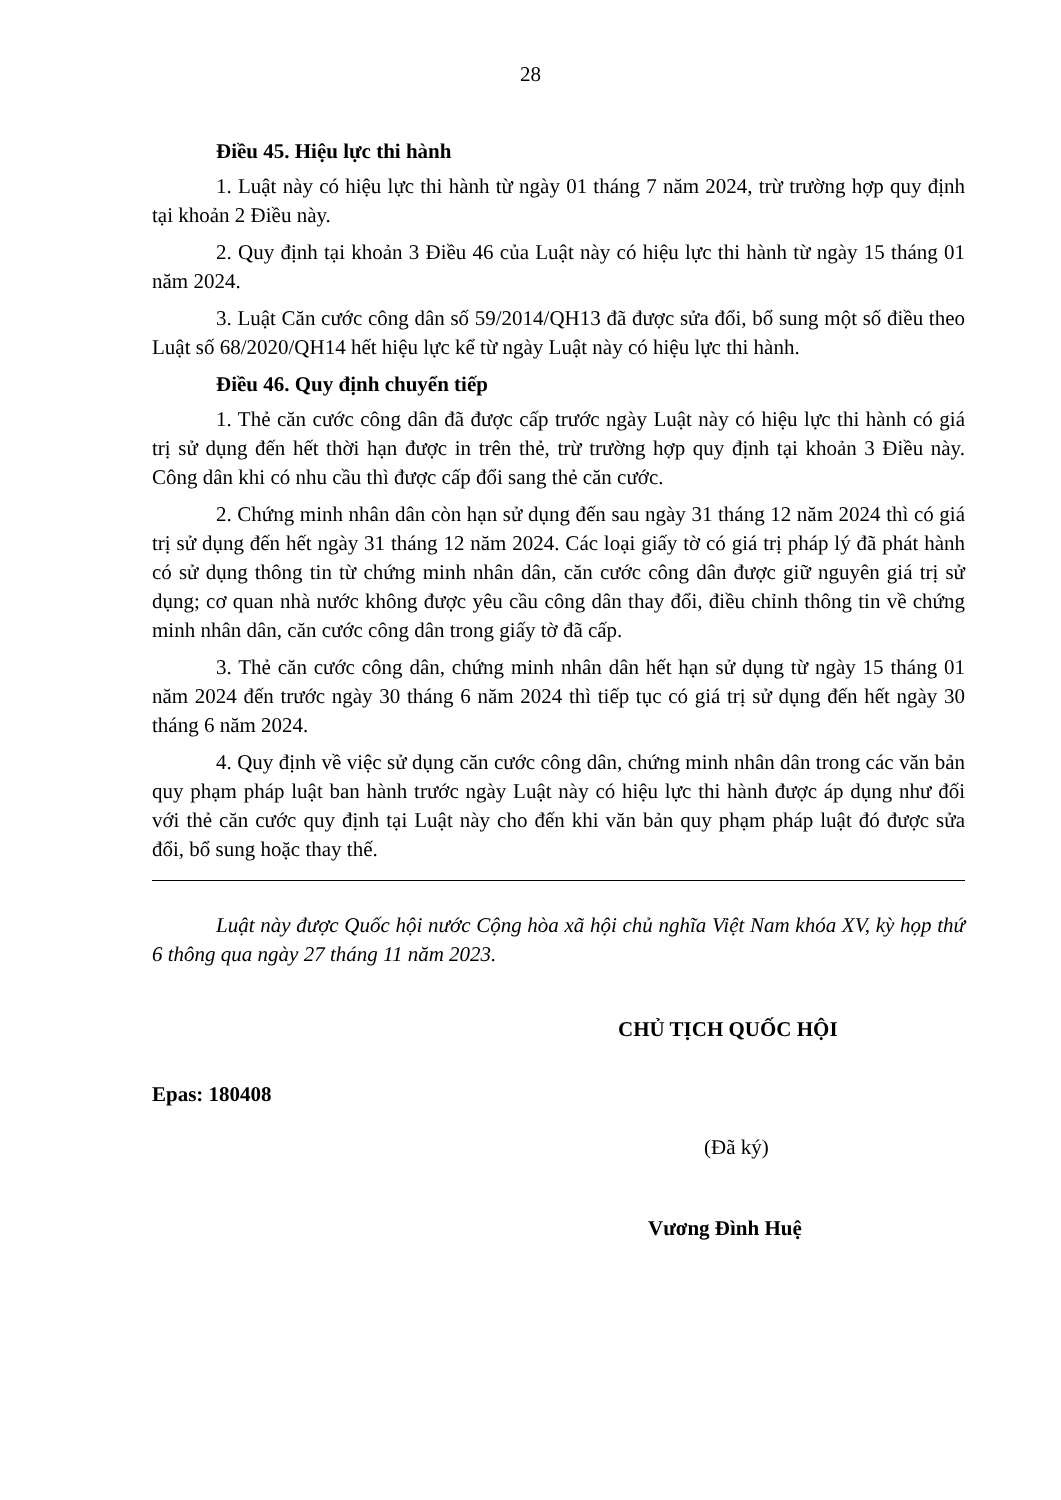28
Điều 45. Hiệu lực thi hành
1. Luật này có hiệu lực thi hành từ ngày 01 tháng 7 năm 2024, trừ trường hợp quy định tại khoản 2 Điều này.
2. Quy định tại khoản 3 Điều 46 của Luật này có hiệu lực thi hành từ ngày 15 tháng 01 năm 2024.
3. Luật Căn cước công dân số 59/2014/QH13 đã được sửa đổi, bổ sung một số điều theo Luật số 68/2020/QH14 hết hiệu lực kể từ ngày Luật này có hiệu lực thi hành.
Điều 46. Quy định chuyển tiếp
1. Thẻ căn cước công dân đã được cấp trước ngày Luật này có hiệu lực thi hành có giá trị sử dụng đến hết thời hạn được in trên thẻ, trừ trường hợp quy định tại khoản 3 Điều này. Công dân khi có nhu cầu thì được cấp đổi sang thẻ căn cước.
2. Chứng minh nhân dân còn hạn sử dụng đến sau ngày 31 tháng 12 năm 2024 thì có giá trị sử dụng đến hết ngày 31 tháng 12 năm 2024. Các loại giấy tờ có giá trị pháp lý đã phát hành có sử dụng thông tin từ chứng minh nhân dân, căn cước công dân được giữ nguyên giá trị sử dụng; cơ quan nhà nước không được yêu cầu công dân thay đổi, điều chỉnh thông tin về chứng minh nhân dân, căn cước công dân trong giấy tờ đã cấp.
3. Thẻ căn cước công dân, chứng minh nhân dân hết hạn sử dụng từ ngày 15 tháng 01 năm 2024 đến trước ngày 30 tháng 6 năm 2024 thì tiếp tục có giá trị sử dụng đến hết ngày 30 tháng 6 năm 2024.
4. Quy định về việc sử dụng căn cước công dân, chứng minh nhân dân trong các văn bản quy phạm pháp luật ban hành trước ngày Luật này có hiệu lực thi hành được áp dụng như đối với thẻ căn cước quy định tại Luật này cho đến khi văn bản quy phạm pháp luật đó được sửa đổi, bổ sung hoặc thay thế.
Luật này được Quốc hội nước Cộng hòa xã hội chủ nghĩa Việt Nam khóa XV, kỳ họp thứ 6 thông qua ngày 27 tháng 11 năm 2023.
CHỦ TỊCH QUỐC HỘI
Epas: 180408
(Đã ký)
Vương Đình Huệ